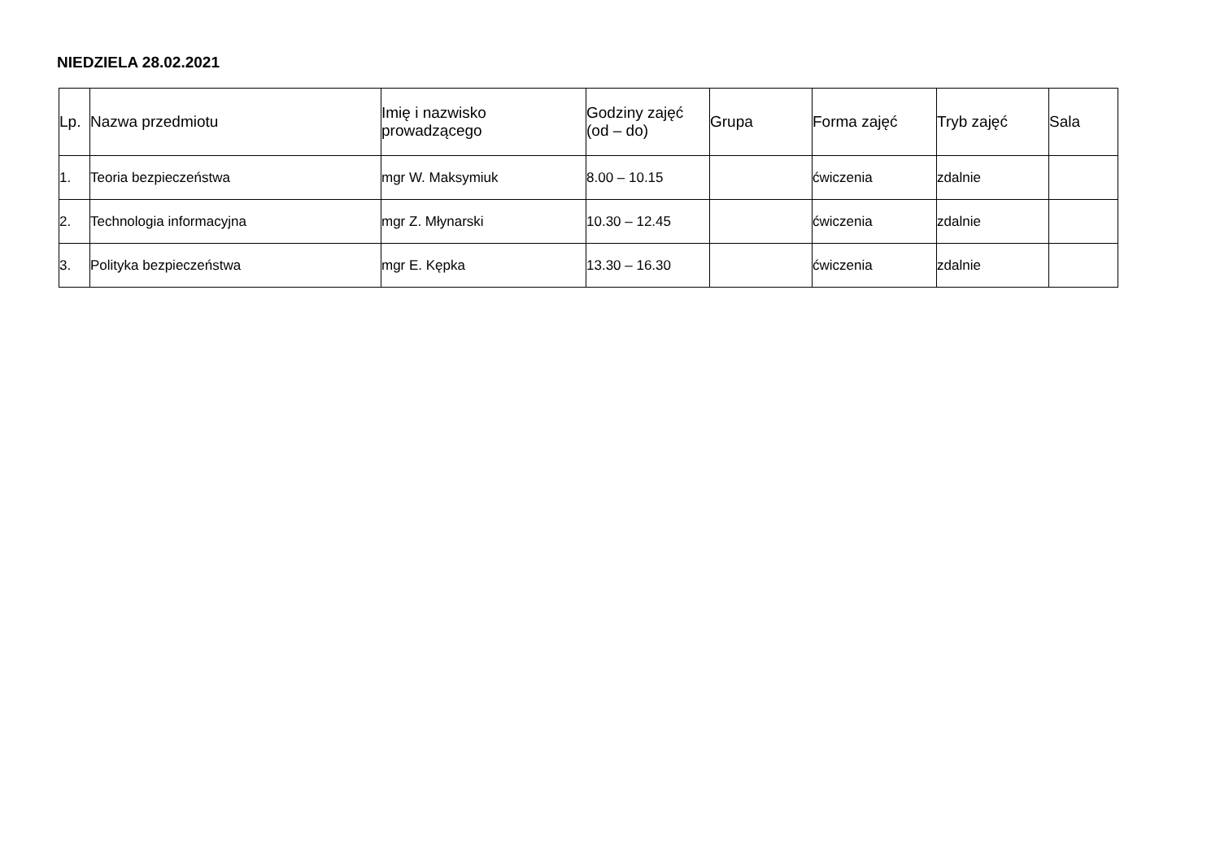NIEDZIELA 28.02.2021
| Lp. | Nazwa przedmiotu | Imię i nazwisko prowadzącego | Godziny zajęć (od – do) | Grupa | Forma zajęć | Tryb zajęć | Sala |
| --- | --- | --- | --- | --- | --- | --- | --- |
| 1. | Teoria bezpieczeństwa | mgr W. Maksymiuk | 8.00 – 10.15 | | ćwiczenia | zdalnie | |
| 2. | Technologia informacyjna | mgr Z. Młynarski | 10.30 – 12.45 | | ćwiczenia | zdalnie | |
| 3. | Polityka bezpieczeństwa | mgr E. Kępka | 13.30 – 16.30 | | ćwiczenia | zdalnie | |